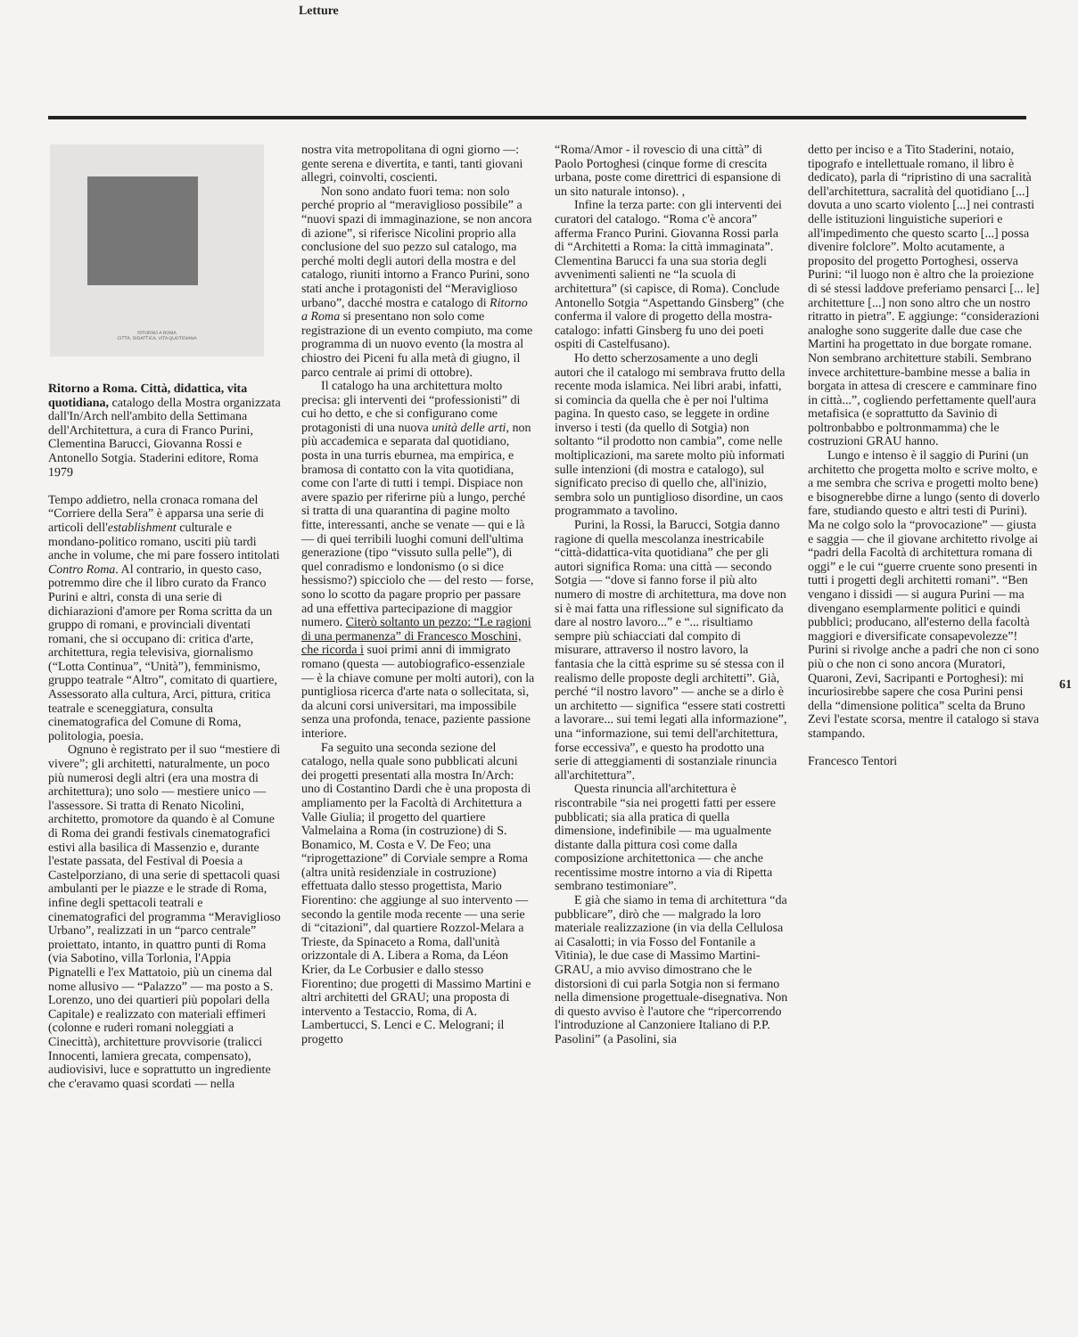Letture
RITORNO A ROMA
CITTÀ, DIDATTICA, VITA QUOTIDIANA
Ritorno a Roma. Città, didattica, vita quotidiana, catalogo della Mostra organizzata dall'In/Arch nell'ambito della Settimana dell'Architettura, a cura di Franco Purini, Clementina Barucci, Giovanna Rossi e Antonello Sotgia. Staderini editore, Roma 1979
Tempo addietro, nella cronaca romana del “Corriere della Sera” è apparsa una serie di articoli dell'establishment culturale e mondano-politico romano, usciti più tardi anche in volume, che mi pare fossero intitolati Contro Roma. Al contrario, in questo caso, potremmo dire che il libro curato da Franco Purini e altri, consta di una serie di dichiarazioni d'amore per Roma scritta da un gruppo di romani, e provinciali diventati romani, che si occupano di: critica d'arte, architettura, regia televisiva, giornalismo (“Lotta Continua”, “Unità”), femminismo, gruppo teatrale “Altro”, comitato di quartiere, Assessorato alla cultura, Arci, pittura, critica teatrale e sceneggiatura, consulta cinematografica del Comune di Roma, politologia, poesia.
Ognuno è registrato per il suo “mestiere di vivere”; gli architetti, naturalmente, un poco più numerosi degli altri (era una mostra di architettura); uno solo — mestiere unico — l'assessore. Si tratta di Renato Nicolini, architetto, promotore da quando è al Comune di Roma dei grandi festivals cinematografici estivi alla basilica di Massenzio e, durante l'estate passata, del Festival di Poesia a Castelporziano, di una serie di spettacoli quasi ambulanti per le piazze e le strade di Roma, infine degli spettacoli teatrali e cinematografici del programma “Meraviglioso Urbano”, realizzati in un “parco centrale” proiettato, intanto, in quattro punti di Roma (via Sabotino, villa Torlonia, l'Appia Pignatelli e l'ex Mattatoio, più un cinema dal nome allusivo — “Palazzo” — ma posto a S. Lorenzo, uno dei quartieri più popolari della Capitale) e realizzato con materiali effimeri (colonne e ruderi romani noleggiati a Cinecittà), architetture provvisorie (tralicci Innocenti, lamiera grecata, compensato), audiovisivi, luce e soprattutto un ingrediente che c'eravamo quasi scordati — nella
nostra vita metropolitana di ogni giorno —: gente serena e divertita, e tanti, tanti giovani allegri, coinvolti, coscienti.
Non sono andato fuori tema: non solo perché proprio al “meraviglioso possibile” a “nuovi spazi di immaginazione, se non ancora di azione”, si riferisce Nicolini proprio alla conclusione del suo pezzo sul catalogo, ma perché molti degli autori della mostra e del catalogo, riuniti intorno a Franco Purini, sono stati anche i protagonisti del “Meraviglioso urbano”, dacché mostra e catalogo di Ritorno a Roma si presentano non solo come registrazione di un evento compiuto, ma come programma di un nuovo evento (la mostra al chiostro dei Piceni fu alla metà di giugno, il parco centrale ai primi di ottobre).
Il catalogo ha una architettura molto precisa: gli interventi dei “professionisti” di cui ho detto, e che si configurano come protagonisti di una nuova unità delle arti, non più accademica e separata dal quotidiano, posta in una turris eburnea, ma empirica, e bramosa di contatto con la vita quotidiana, come con l'arte di tutti i tempi. Dispiace non avere spazio per riferirne più a lungo, perché si tratta di una quarantina di pagine molto fitte, interessanti, anche se venate — qui e là — di quei terribili luoghi comuni dell'ultima generazione (tipo “vissuto sulla pelle”), di quel conradismo e londonismo (o si dice hessismo?) spicciolo che — del resto — forse, sono lo scotto da pagare proprio per passare ad una effettiva partecipazione di maggior numero. Citerò soltanto un pezzo: “Le ragioni di una permanenza” di Francesco Moschini, che ricorda i suoi primi anni di immigrato romano (questa — autobiografico-essenziale — è la chiave comune per molti autori), con la puntigliosa ricerca d'arte nata o sollecitata, sì, da alcuni corsi universitari, ma impossibile senza una profonda, tenace, paziente passione interiore.
Fa seguito una seconda sezione del catalogo, nella quale sono pubblicati alcuni dei progetti presentati alla mostra In/Arch: uno di Costantino Dardi che è una proposta di ampliamento per la Facoltà di Architettura a Valle Giulia; il progetto del quartiere Valmelaina a Roma (in costruzione) di S. Bonamico, M. Costa e V. De Feo; una “riprogettazione” di Corviale sempre a Roma (altra unità residenziale in costruzione) effettuata dallo stesso progettista, Mario Fiorentino: che aggiunge al suo intervento — secondo la gentile moda recente — una serie di “citazioni”, dal quartiere Rozzol-Melara a Trieste, da Spinaceto a Roma, dall'unità orizzontale di A. Libera a Roma, da Léon Krier, da Le Corbusier e dallo stesso Fiorentino; due progetti di Massimo Martini e altri architetti del GRAU; una proposta di intervento a Testaccio, Roma, di A. Lambertucci, S. Lenci e C. Melograni; il progetto
“Roma/Amor - il rovescio di una città” di Paolo Portoghesi (cinque forme di crescita urbana, poste come direttrici di espansione di un sito naturale intonso). ,
Infine la terza parte: con gli interventi dei curatori del catalogo. “Roma c'è ancora” afferma Franco Purini. Giovanna Rossi parla di “Architetti a Roma: la città immaginata”. Clementina Barucci fa una sua storia degli avvenimenti salienti ne “la scuola di architettura” (si capisce, di Roma). Conclude Antonello Sotgia “Aspettando Ginsberg” (che conferma il valore di progetto della mostra-catalogo: infatti Ginsberg fu uno dei poeti ospiti di Castelfusano).
Ho detto scherzosamente a uno degli autori che il catalogo mi sembrava frutto della recente moda islamica. Nei libri arabi, infatti, si comincia da quella che è per noi l'ultima pagina. In questo caso, se leggete in ordine inverso i testi (da quello di Sotgia) non soltanto “il prodotto non cambia”, come nelle moltiplicazioni, ma sarete molto più informati sulle intenzioni (di mostra e catalogo), sul significato preciso di quello che, all'inizio, sembra solo un puntiglioso disordine, un caos programmato a tavolino.
Purini, la Rossi, la Barucci, Sotgia danno ragione di quella mescolanza inestricabile “città-didattica-vita quotidiana” che per gli autori significa Roma: una città — secondo Sotgia — “dove si fanno forse il più alto numero di mostre di architettura, ma dove non si è mai fatta una riflessione sul significato da dare al nostro lavoro...” e “... risultiamo sempre più schiacciati dal compito di misurare, attraverso il nostro lavoro, la fantasia che la città esprime su sé stessa con il realismo delle proposte degli architetti”. Già, perché “il nostro lavoro” — anche se a dirlo è un architetto — significa “essere stati costretti a lavorare... sui temi legati alla informazione”, una “informazione, sui temi dell'architettura, forse eccessiva”, e questo ha prodotto una serie di atteggiamenti di sostanziale rinuncia all'architettura”.
Questa rinuncia all'architettura è riscontrabile “sia nei progetti fatti per essere pubblicati; sia alla pratica di quella dimensione, indefinibile — ma ugualmente distante dalla pittura così come dalla composizione architettonica — che anche recentissime mostre intorno a via di Ripetta sembrano testimoniare”.
E già che siamo in tema di architettura “da pubblicare”, dirò che — malgrado la loro materiale realizzazione (in via della Cellulosa ai Casalotti; in via Fosso del Fontanile a Vitinia), le due case di Massimo Martini-GRAU, a mio avviso dimostrano che le distorsioni di cui parla Sotgia non si fermano nella dimensione progettuale-disegnativa. Non di questo avviso è l'autore che “ripercorrendo l'introduzione al Canzoniere Italiano di P.P. Pasolini” (a Pasolini, sia
detto per inciso e a Tito Staderini, notaio, tipografo e intellettuale romano, il libro è dedicato), parla di “ripristino di una sacralità dell'architettura, sacralità del quotidiano [...] dovuta a uno scarto violento [...] nei contrasti delle istituzioni linguistiche superiori e all'impedimento che questo scarto [...] possa divenire folclore”. Molto acutamente, a proposito del progetto Portoghesi, osserva Purini: “il luogo non è altro che la proiezione di sé stessi laddove preferiamo pensarci [... le] architetture [...] non sono altro che un nostro ritratto in pietra”. E aggiunge: “considerazioni analoghe sono suggerite dalle due case che Martini ha progettato in due borgate romane. Non sembrano architetture stabili. Sembrano invece architetture-bambine messe a balia in borgata in attesa di crescere e camminare fino in città...”, cogliendo perfettamente quell'aura metafisica (e soprattutto da Savinio di poltronbabbo e poltronmamma) che le costruzioni GRAU hanno.
Lungo e intenso è il saggio di Purini (un architetto che progetta molto e scrive molto, e a me sembra che scriva e progetti molto bene) e bisognerebbe dirne a lungo (sento di doverlo fare, studiando questo e altri testi di Purini). Ma ne colgo solo la “provocazione” — giusta e saggia — che il giovane architetto rivolge ai “padri della Facoltà di architettura romana di oggi” e le cui “guerre cruente sono presenti in tutti i progetti degli architetti romani”. “Ben vengano i dissidi — si augura Purini — ma divengano esemplarmente politici e quindi pubblici; producano, all'esterno della facoltà maggiori e diversificate consapevolezze”! Purini si rivolge anche a padri che non ci sono più o che non ci sono ancora (Muratori, Quaroni, Zevi, Sacripanti e Portoghesi): mi incuriosirebbe sapere che cosa Purini pensi della “dimensione politica” scelta da Bruno Zevi l'estate scorsa, mentre il catalogo si stava stampando.
Francesco Tentori
61